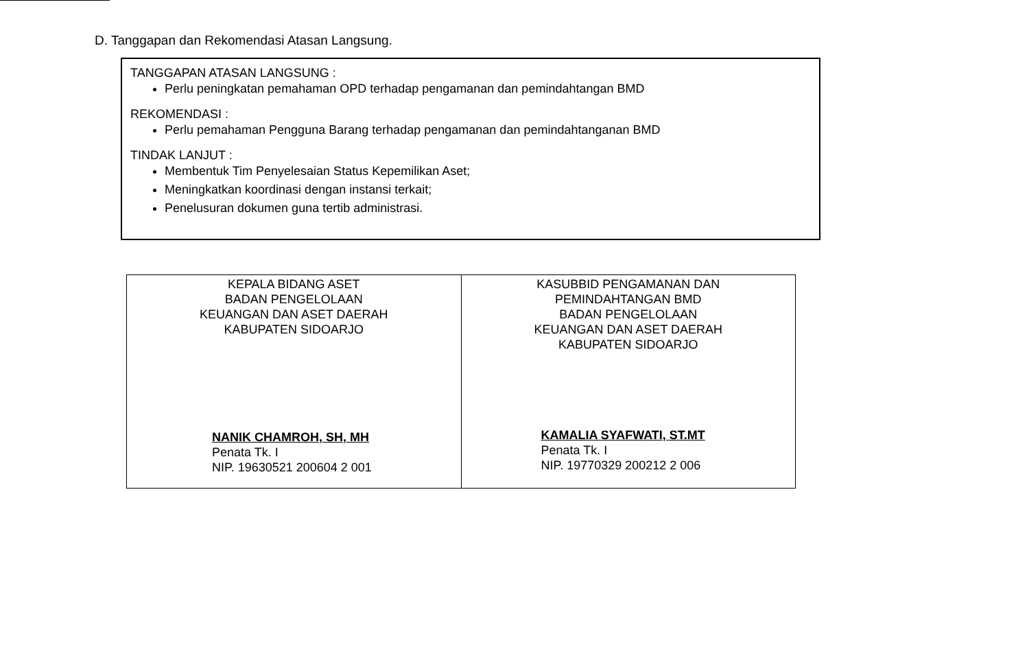D. Tanggapan dan Rekomendasi Atasan Langsung.
TANGGAPAN ATASAN LANGSUNG :
Perlu peningkatan pemahaman OPD terhadap pengamanan dan pemindahtangan BMD
REKOMENDASI :
Perlu pemahaman Pengguna Barang terhadap pengamanan dan pemindahtanganan BMD
TINDAK LANJUT :
Membentuk Tim Penyelesaian Status Kepemilikan Aset;
Meningkatkan koordinasi dengan instansi terkait;
Penelusuran dokumen guna tertib administrasi.
| KEPALA BIDANG ASET BADAN PENGELOLAAN KEUANGAN DAN ASET DAERAH KABUPATEN SIDOARJO NANIK CHAMROH, SH, MH Penata Tk. I NIP. 19630521 200604 2 001 | KASUBBID PENGAMANAN DAN PEMINDAHTANGAN BMD BADAN PENGELOLAAN KEUANGAN DAN ASET DAERAH KABUPATEN SIDOARJO KAMALIA SYAFWATI, ST.MT Penata Tk. I NIP. 19770329 200212 2 006 |